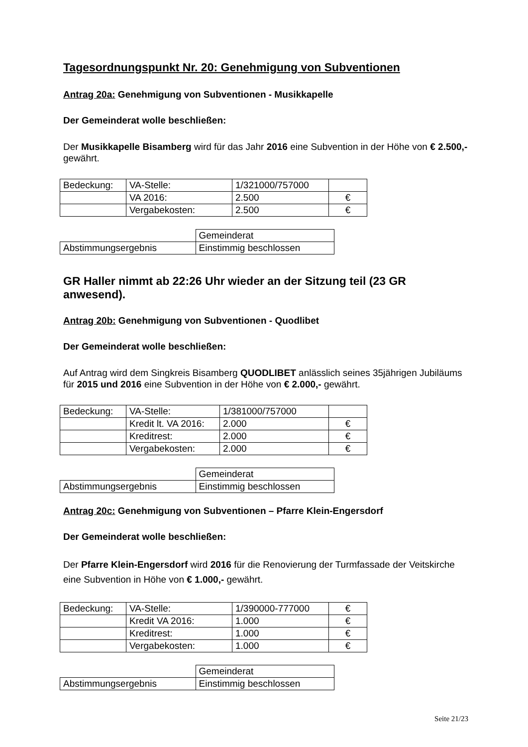Tagesordnungspunkt Nr. 20: Genehmigung von Subventionen
Antrag 20a: Genehmigung von Subventionen - Musikkapelle
Der Gemeinderat wolle beschließen:
Der Musikkapelle Bisamberg wird für das Jahr 2016 eine Subvention in der Höhe von € 2.500,- gewährt.
| Bedeckung: | VA-Stelle: | 1/321000/757000 | |
| | VA 2016: | 2.500 | € |
| | Vergabekosten: | 2.500 | € |
| | Gemeinderat |
| Abstimmungsergebnis | Einstimmig beschlossen |
GR Haller nimmt ab 22:26 Uhr wieder an der Sitzung teil (23 GR anwesend).
Antrag 20b: Genehmigung von Subventionen - Quodlibet
Der Gemeinderat wolle beschließen:
Auf Antrag wird dem Singkreis Bisamberg QUODLIBET anlässlich seines 35jährigen Jubiläums für 2015 und 2016 eine Subvention in der Höhe von € 2.000,- gewährt.
| Bedeckung: | VA-Stelle: | 1/381000/757000 | |
| | Kredit lt. VA 2016: | 2.000 | € |
| | Kreditrest: | 2.000 | € |
| | Vergabekosten: | 2.000 | € |
| | Gemeinderat |
| Abstimmungsergebnis | Einstimmig beschlossen |
Antrag 20c: Genehmigung von Subventionen – Pfarre Klein-Engersdorf
Der Gemeinderat wolle beschließen:
Der Pfarre Klein-Engersdorf wird 2016 für die Renovierung der Turmfassade der Veitskirche eine Subvention in Höhe von € 1.000,- gewährt.
| Bedeckung: | VA-Stelle: | 1/390000-777000 | € |
| | Kredit VA 2016: | 1.000 | € |
| | Kreditrest: | 1.000 | € |
| | Vergabekosten: | 1.000 | € |
| | Gemeinderat |
| Abstimmungsergebnis | Einstimmig beschlossen |
Seite 21/23